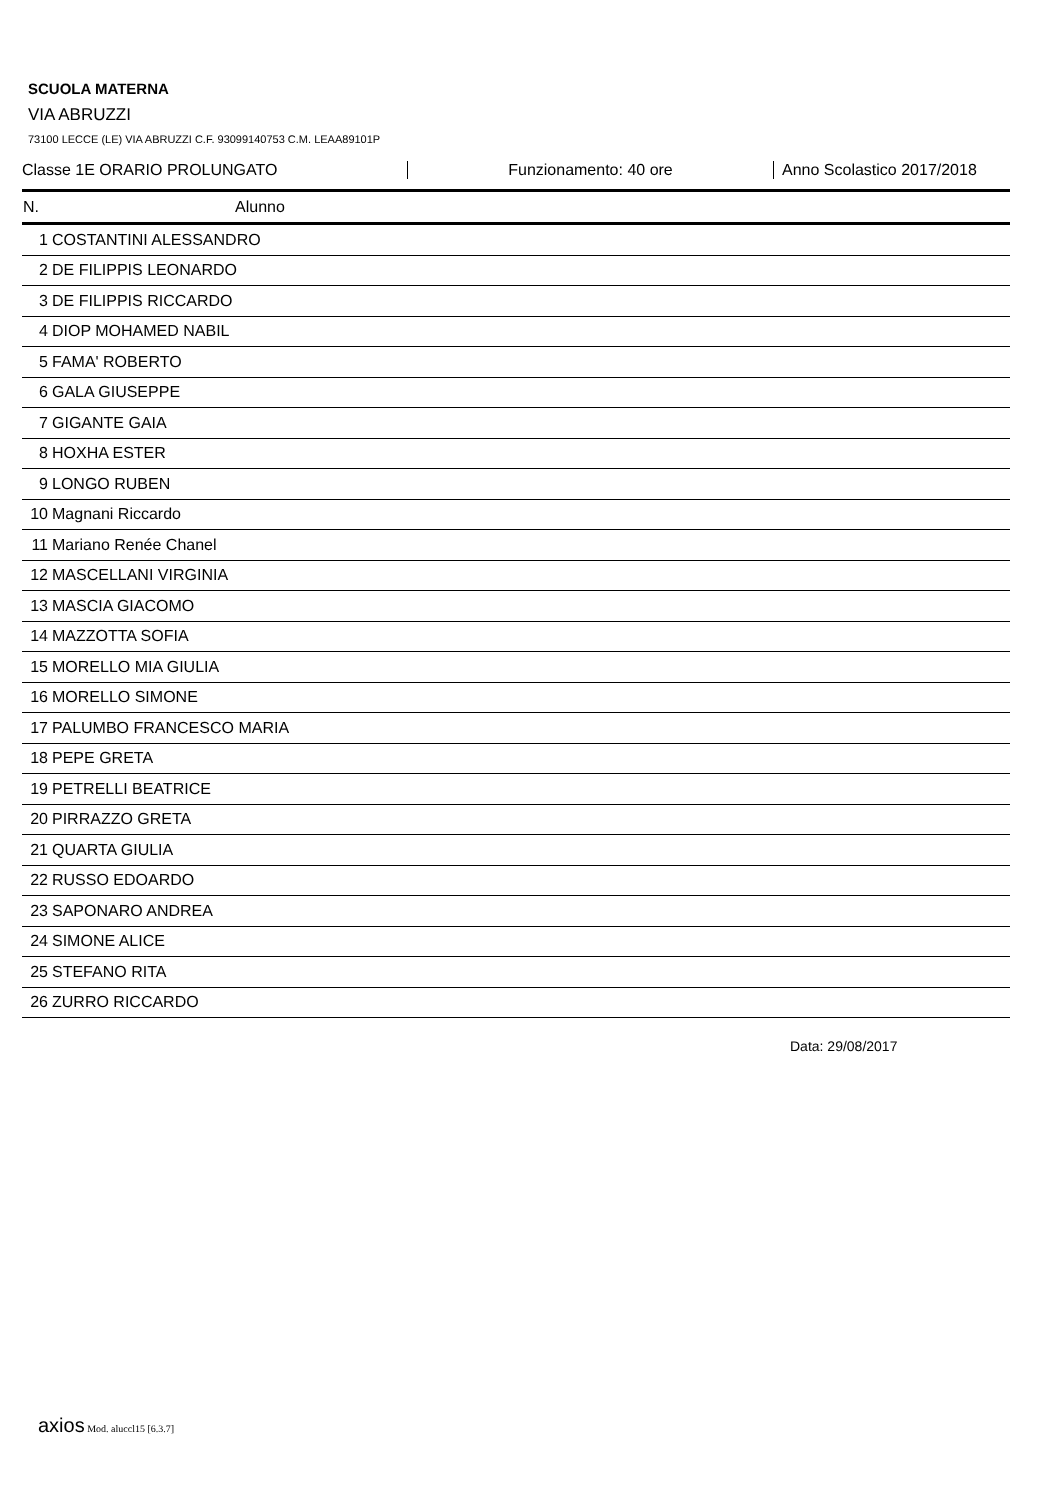SCUOLA MATERNA
VIA ABRUZZI
73100 LECCE (LE) VIA ABRUZZI C.F. 93099140753 C.M. LEAA89101P
Classe 1E ORARIO PROLUNGATO Funzionamento: 40 ore Anno Scolastico 2017/2018
| N. | Alunno |
| --- | --- |
| 1 | COSTANTINI ALESSANDRO |
| 2 | DE FILIPPIS LEONARDO |
| 3 | DE FILIPPIS RICCARDO |
| 4 | DIOP MOHAMED NABIL |
| 5 | FAMA' ROBERTO |
| 6 | GALA GIUSEPPE |
| 7 | GIGANTE GAIA |
| 8 | HOXHA ESTER |
| 9 | LONGO RUBEN |
| 10 | Magnani Riccardo |
| 11 | Mariano Renée Chanel |
| 12 | MASCELLANI VIRGINIA |
| 13 | MASCIA GIACOMO |
| 14 | MAZZOTTA SOFIA |
| 15 | MORELLO MIA GIULIA |
| 16 | MORELLO SIMONE |
| 17 | PALUMBO FRANCESCO MARIA |
| 18 | PEPE GRETA |
| 19 | PETRELLI BEATRICE |
| 20 | PIRRAZZO GRETA |
| 21 | QUARTA GIULIA |
| 22 | RUSSO EDOARDO |
| 23 | SAPONARO ANDREA |
| 24 | SIMONE ALICE |
| 25 | STEFANO RITA |
| 26 | ZURRO RICCARDO |
Data: 29/08/2017
axios Mod. aluccl15 [6.3.7]